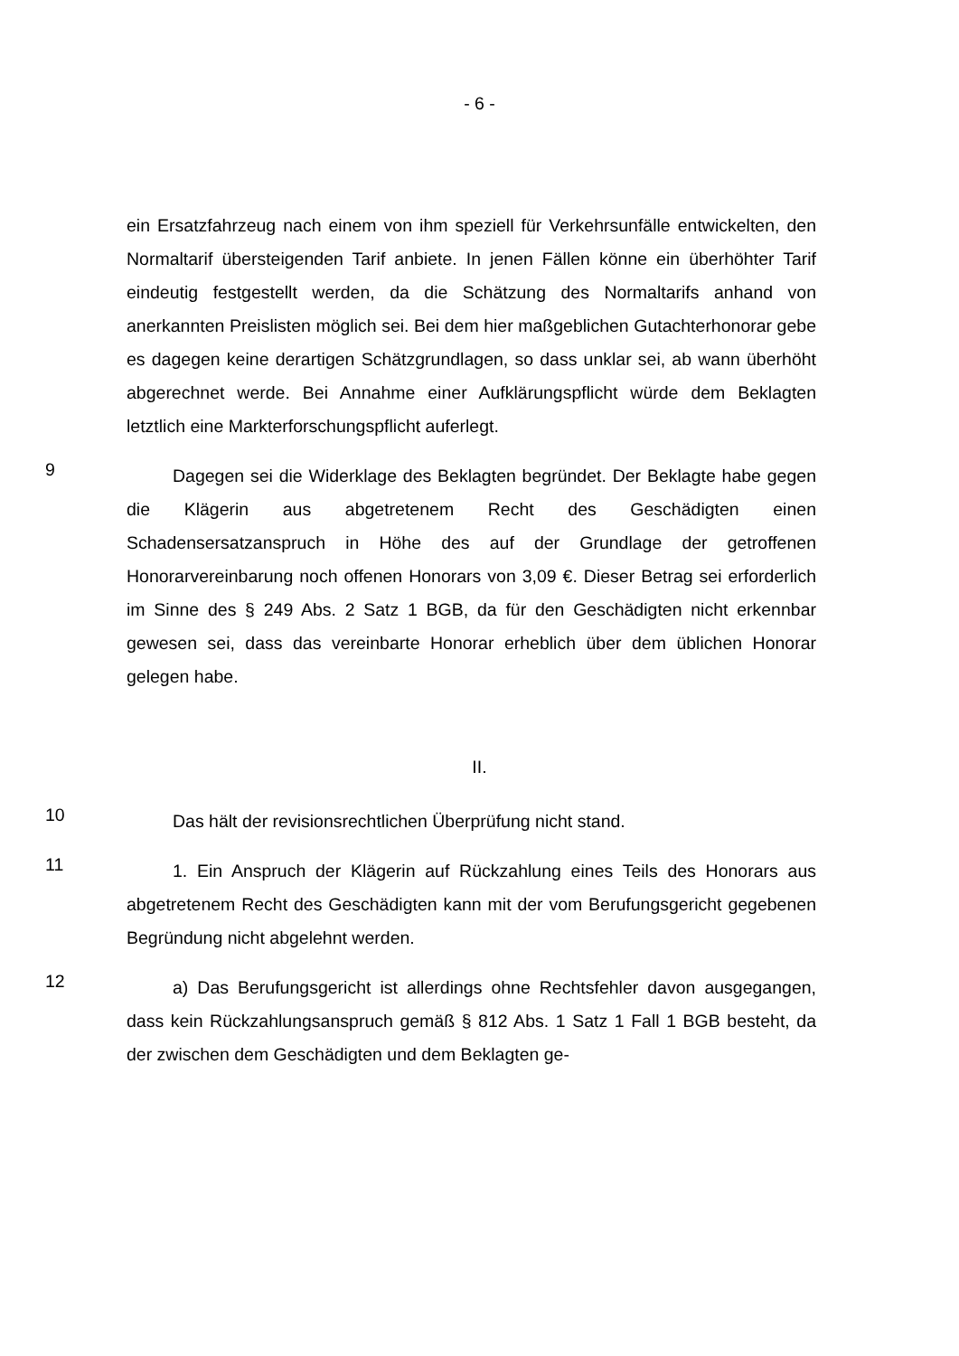- 6 -
ein Ersatzfahrzeug nach einem von ihm speziell für Verkehrsunfälle entwickelten, den Normaltarif übersteigenden Tarif anbiete. In jenen Fällen könne ein überhöhter Tarif eindeutig festgestellt werden, da die Schätzung des Normaltarifs anhand von anerkannten Preislisten möglich sei. Bei dem hier maßgeblichen Gutachterhonorar gebe es dagegen keine derartigen Schätzgrundlagen, so dass unklar sei, ab wann überhöht abgerechnet werde. Bei Annahme einer Aufklärungspflicht würde dem Beklagten letztlich eine Markterforschungspflicht auferlegt.
9
Dagegen sei die Widerklage des Beklagten begründet. Der Beklagte habe gegen die Klägerin aus abgetretenem Recht des Geschädigten einen Schadensersatzanspruch in Höhe des auf der Grundlage der getroffenen Honorarvereinbarung noch offenen Honorars von 3,09 €. Dieser Betrag sei erforderlich im Sinne des § 249 Abs. 2 Satz 1 BGB, da für den Geschädigten nicht erkennbar gewesen sei, dass das vereinbarte Honorar erheblich über dem üblichen Honorar gelegen habe.
II.
10
Das hält der revisionsrechtlichen Überprüfung nicht stand.
11
1. Ein Anspruch der Klägerin auf Rückzahlung eines Teils des Honorars aus abgetretenem Recht des Geschädigten kann mit der vom Berufungsgericht gegebenen Begründung nicht abgelehnt werden.
12
a) Das Berufungsgericht ist allerdings ohne Rechtsfehler davon ausgegangen, dass kein Rückzahlungsanspruch gemäß § 812 Abs. 1 Satz 1 Fall 1 BGB besteht, da der zwischen dem Geschädigten und dem Beklagten ge-